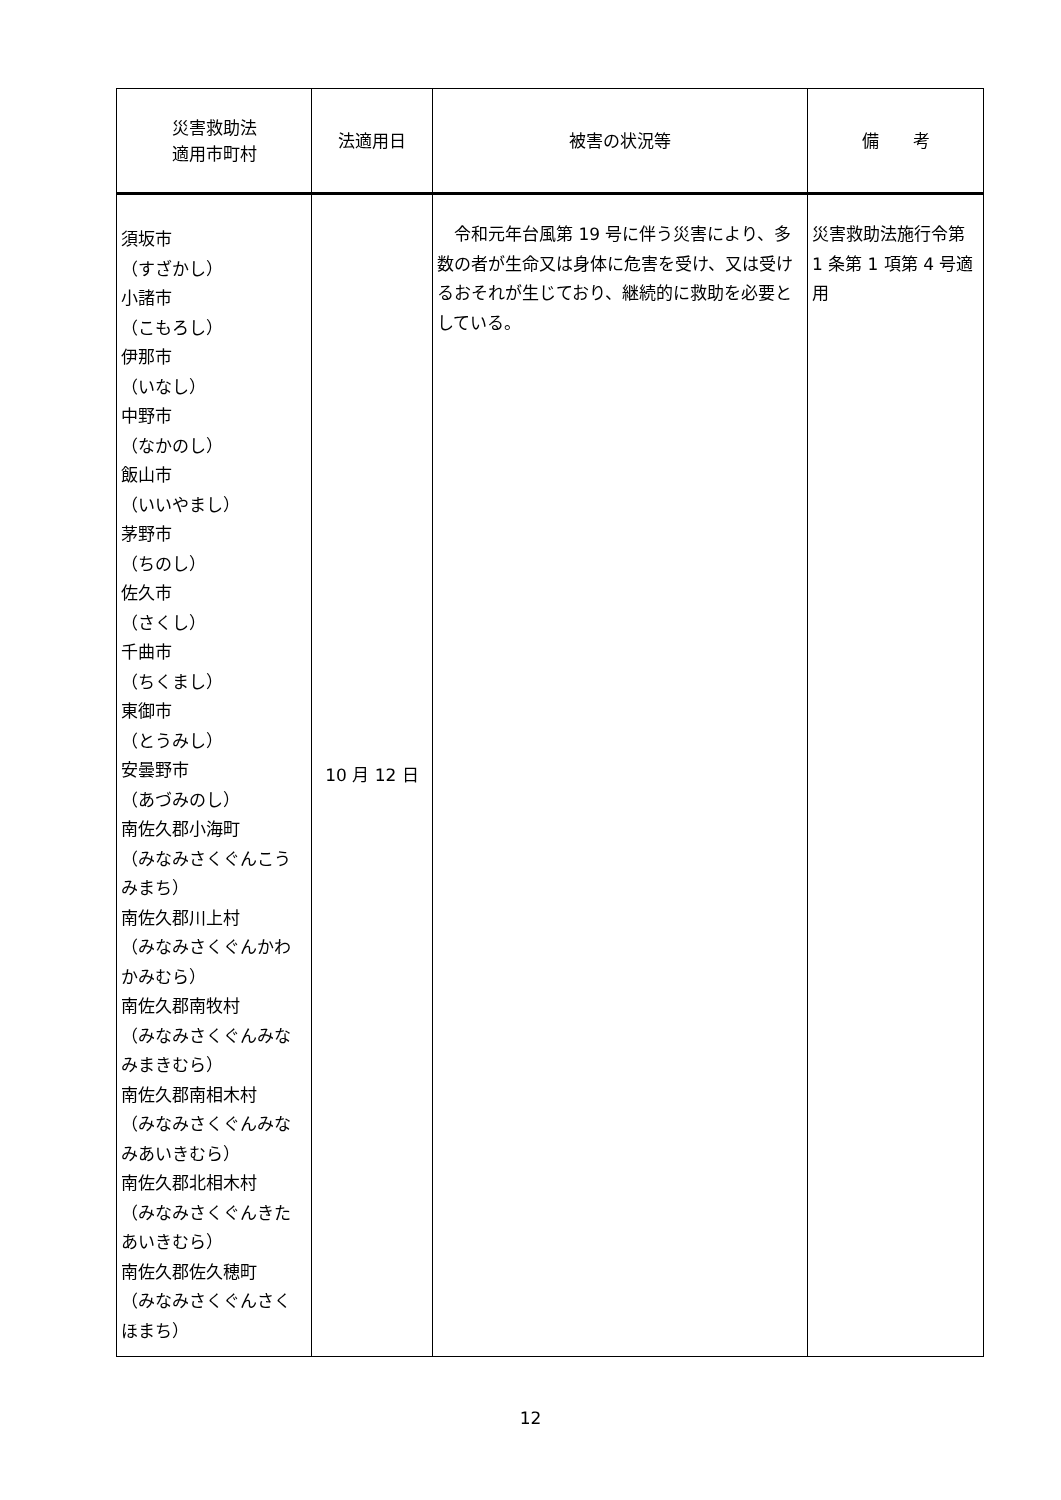| 災害救助法 適用市町村 | 法適用日 | 被害の状況等 | 備 考 |
| --- | --- | --- | --- |
| 須坂市 （すざかし） 小諸市 （こもろし） 伊那市 （いなし） 中野市 （なかのし） 飯山市 （いいやまし） 茅野市 （ちのし） 佐久市 （さくし） 千曲市 （ちくまし） 東御市 （とうみし） 安曇野市 （あづみのし） 南佐久郡小海町 （みなみさくぐんこうみまち） 南佐久郡川上村 （みなみさくぐんかわかみむら） 南佐久郡南牧村 （みなみさくぐんみなみまきむら） 南佐久郡南相木村 （みなみさくぐんみなみあいきむら） 南佐久郡北相木村 （みなみさくぐんきたあいきむら） 南佐久郡佐久穂町 （みなみさくぐんさくほまち） | 10 月 12 日 | 令和元年台風第 19 号に伴う災害により、多数の者が生命又は身体に危害を受け、又は受けるおそれが生じており、継続的に救助を必要としている。 | 災害救助法施行令第 1 条第 1 項第 4 号適用 |
12